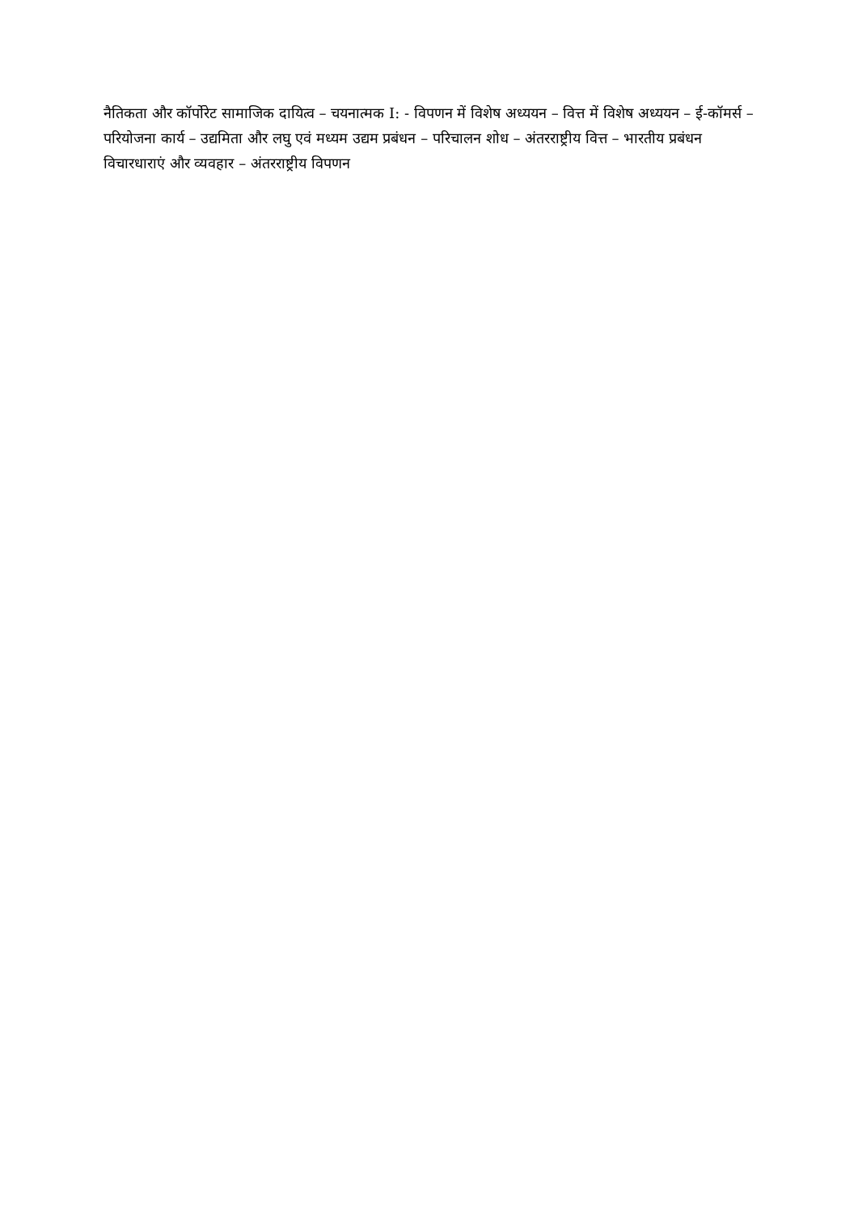नैतिकता और कॉर्पोरेट सामाजिक दायित्व – चयनात्मक I: - विपणन में विशेष अध्ययन – वित्त में विशेष अध्ययन – ई-कॉमर्स – परियोजना कार्य – उद्यमिता और लघु एवं मध्यम उद्यम प्रबंधन – परिचालन शोध – अंतरराष्ट्रीय वित्त – भारतीय प्रबंधन विचारधाराएं और व्यवहार – अंतरराष्ट्रीय विपणन